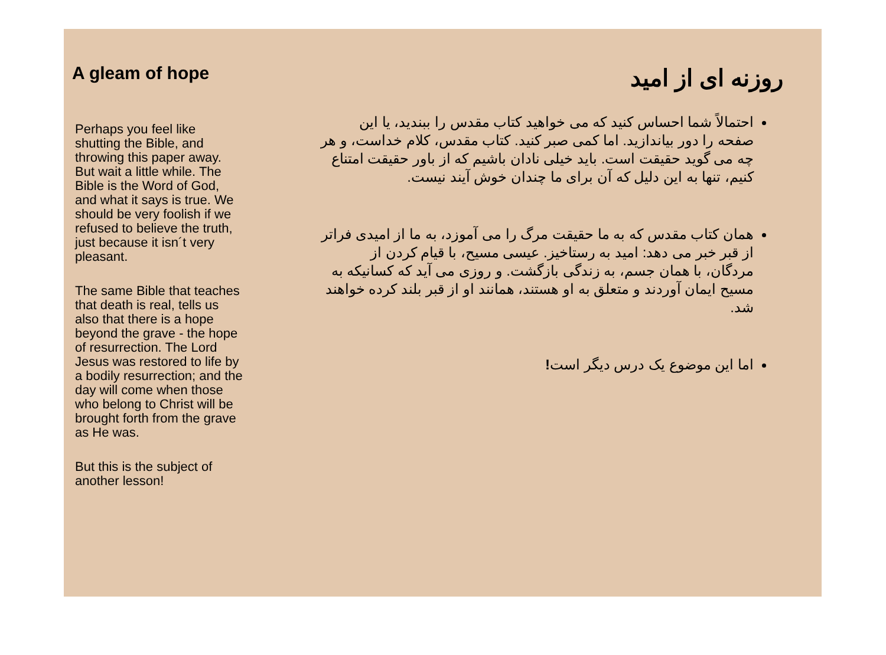A gleam of hope
Perhaps you feel like shutting the Bible, and throwing this paper away. But wait a little while. The Bible is the Word of God, and what it says is true. We should be very foolish if we refused to believe the truth, just because it isn´t very pleasant.
The same Bible that teaches that death is real, tells us also that there is a hope beyond the grave - the hope of resurrection. The Lord Jesus was restored to life by a bodily resurrection; and the day will come when those who belong to Christ will be brought forth from the grave as He was.
But this is the subject of another lesson!
روزنه ای از امید
احتمالاً شما احساس کنید که می خواهید کتاب مقدس را ببندید، یا این صفحه را دور بیاندازید. اما کمی صبر کنید. کتاب مقدس، کلام خداست، و هر چه می گوید حقیقت است. باید خیلی نادان باشیم که از باور حقیقت امتناع کنیم، تنها به این دلیل که آن برای ما چندان خوش آیند نیست.
همان کتاب مقدس که به ما حقیقت مرگ را می آموزد، به ما از امیدی فراتر از قبر خبر می دهد: امید به رستاخیز. عیسی مسیح، با قیام کردن از مردگان، با همان جسم، به زندگی بازگشت. و روزی می آید که کسانیکه به مسیح ایمان آوردند و متعلق به او هستند، همانند او از قبر بلند کرده خواهند شد.
اما این موضوع یک درس دیگر است!